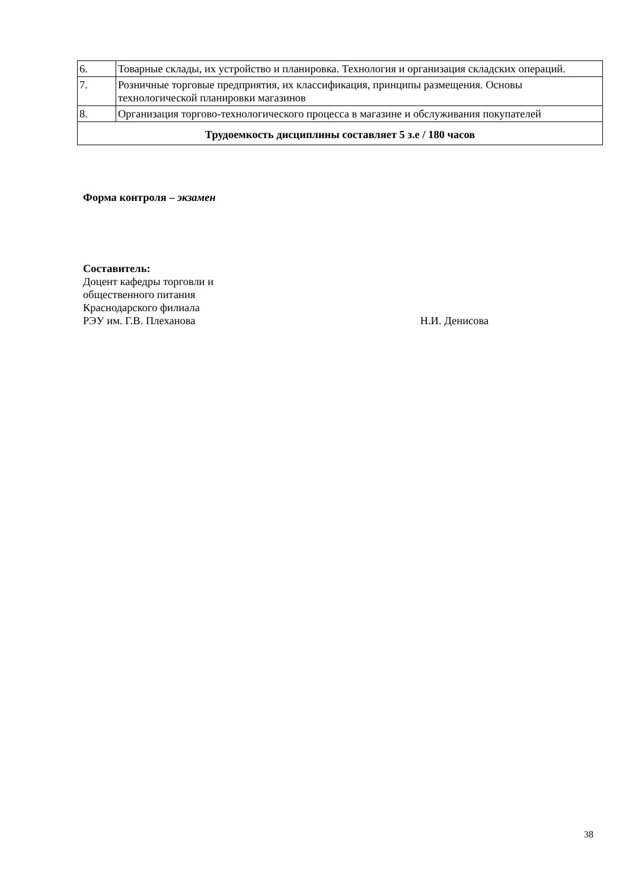| 6. | Товарные склады, их устройство и планировка. Технология и организация складских операций. |
| 7. | Розничные торговые предприятия, их классификация, принципы размещения. Основы технологической планировки магазинов |
| 8. | Организация торгово-технологического процесса в магазине и обслуживания покупателей |
| Трудоемкость дисциплины составляет 5 з.е / 180 часов | |
Форма контроля – экзамен
Составитель:
Доцент кафедры торговли и
общественного питания
Краснодарского филиала
РЭУ им. Г.В. Плеханова Н.И. Денисова
38